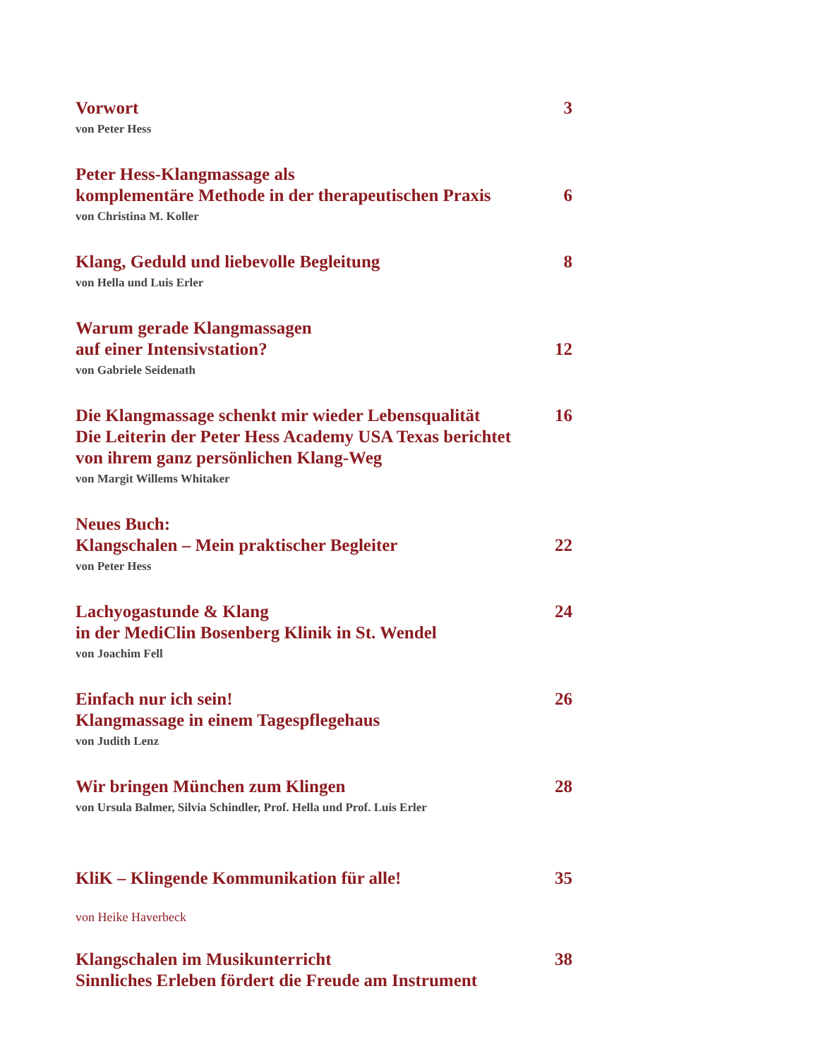Vorwort 3
von Peter Hess
Peter Hess-Klangmassage als
komplementäre Methode in der therapeutischen Praxis 6
von Christina M. Koller
Klang, Geduld und liebevolle Begleitung 8
von Hella und Luis Erler
Warum gerade Klangmassagen
auf einer Intensivstation? 12
von Gabriele Seidenath
Die Klangmassage schenkt mir wieder Lebensqualität 16
Die Leiterin der Peter Hess Academy USA Texas berichtet
von ihrem ganz persönlichen Klang-Weg
von Margit Willems Whitaker
Neues Buch:
Klangschalen – Mein praktischer Begleiter 22
von Peter Hess
Lachyogastunde & Klang 24
in der MediClin Bosenberg Klinik in St. Wendel
von Joachim Fell
Einfach nur ich sein! 26
Klangmassage in einem Tagespflegehaus
von Judith Lenz
Wir bringen München zum Klingen 28
von Ursula Balmer, Silvia Schindler, Prof. Hella und Prof. Luis Erler
KliK – Klingende Kommunikation für alle! 35
von Heike Haverbeck
Klangschalen im Musikunterricht 38
Sinnliches Erleben fördert die Freude am Instrument